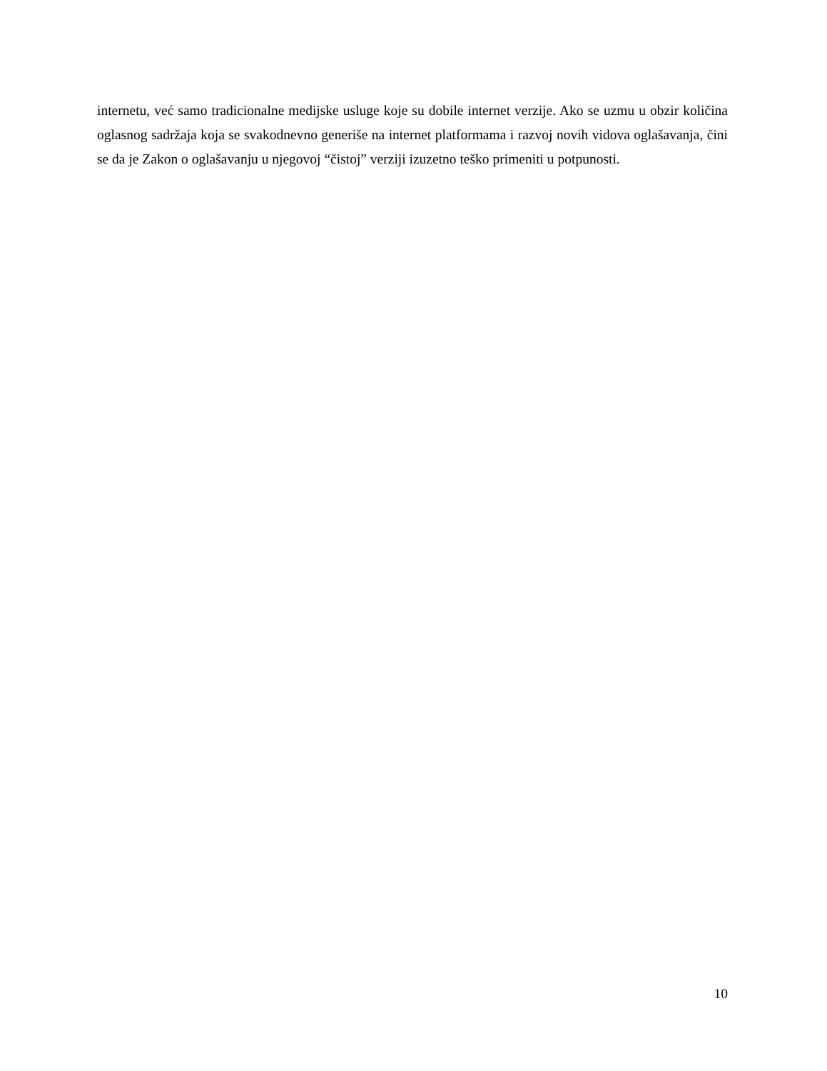internetu, već samo tradicionalne medijske usluge koje su dobile internet verzije. Ako se uzmu u obzir količina oglasnog sadržaja koja se svakodnevno generiše na internet platformama i razvoj novih vidova oglašavanja, čini se da je Zakon o oglašavanju u njegovoj “čistoj” verziji izuzetno teško primeniti u potpunosti.
10